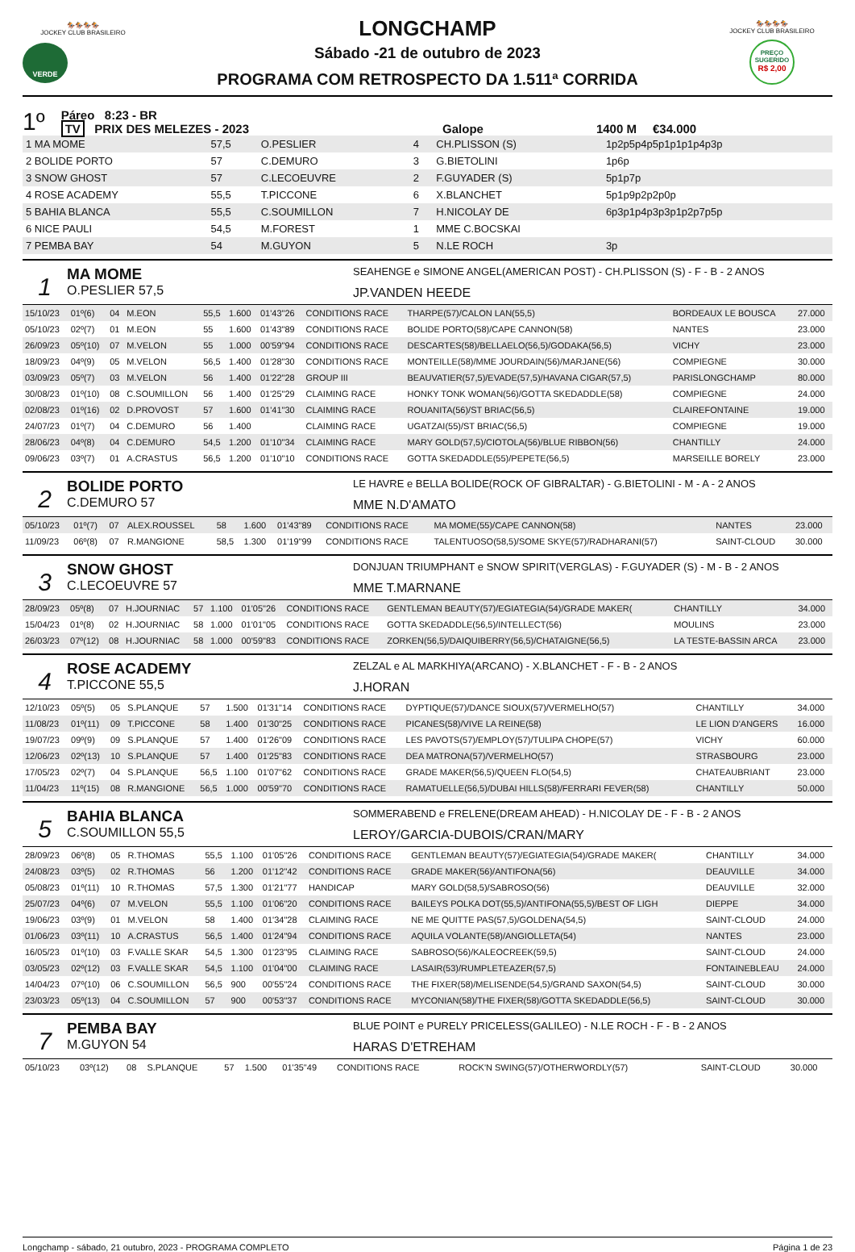🏇🏇🏇🏇
JOCKEY CLUB BRASILEIRO
VERDE
LONGCHAMP
Sábado -21 de outubro de 2023
PROGRAMA COM RETROSPECTO DA 1.511ª CORRIDA
🏇🏇🏇🏇
JOCKEY CLUB BRASILEIRO
PREÇO
SUGERIDO
R$ 2,00
1º Páreo 8:23 - BR
TV PRIX DES MELEZES - 2023 Galope 1400 M €34.000
| 1 MA MOME | 57,5 | O.PESLIER | 4 | CH.PLISSON (S) | 1p2p5p4p5p1p1p1p4p3p |
| 2 BOLIDE PORTO | 57 | C.DEMURO | 3 | G.BIETOLINI | 1p6p |
| 3 SNOW GHOST | 57 | C.LECOEUVRE | 2 | F.GUYADER (S) | 5p1p7p |
| 4 ROSE ACADEMY | 55,5 | T.PICCONE | 6 | X.BLANCHET | 5p1p9p2p2p0p |
| 5 BAHIA BLANCA | 55,5 | C.SOUMILLON | 7 | H.NICOLAY DE | 6p3p1p4p3p3p1p2p7p5p |
| 6 NICE PAULI | 54,5 | M.FOREST | 1 | MME C.BOCSKAI | |
| 7 PEMBA BAY | 54 | M.GUYON | 5 | N.LE ROCH | 3p |
1
MA MOME
O.PESLIER 57,5
SEAHENGE e SIMONE ANGEL(AMERICAN POST) - CH.PLISSON (S) - F - B - 2 ANOS
JP.VANDEN HEEDE
| 15/10/23 | 01º(6) | 04 | M.EON | 55,5 | 1.600 | 01'43"26 | CONDITIONS RACE | THARPE(57)/CALON LAN(55,5) | BORDEAUX LE BOUSCA | 27.000 |
| 05/10/23 | 02º(7) | 01 | M.EON | 55 | 1.600 | 01'43"89 | CONDITIONS RACE | BOLIDE PORTO(58)/CAPE CANNON(58) | NANTES | 23.000 |
| 26/09/23 | 05º(10) | 07 | M.VELON | 55 | 1.000 | 00'59"94 | CONDITIONS RACE | DESCARTES(58)/BELLAELO(56,5)/GODAKA(56,5) | VICHY | 23.000 |
| 18/09/23 | 04º(9) | 05 | M.VELON | 56,5 | 1.400 | 01'28"30 | CONDITIONS RACE | MONTEILLE(58)/MME JOURDAIN(56)/MARJANE(56) | COMPIEGNE | 30.000 |
| 03/09/23 | 05º(7) | 03 | M.VELON | 56 | 1.400 | 01'22"28 | GROUP III | BEAUVATIER(57,5)/EVADE(57,5)/HAVANA CIGAR(57,5) | PARISLONGCHAMP | 80.000 |
| 30/08/23 | 01º(10) | 08 | C.SOUMILLON | 56 | 1.400 | 01'25"29 | CLAIMING RACE | HONKY TONK WOMAN(56)/GOTTA SKEDADDLE(58) | COMPIEGNE | 24.000 |
| 02/08/23 | 01º(16) | 02 | D.PROVOST | 57 | 1.600 | 01'41"30 | CLAIMING RACE | ROUANITA(56)/ST BRIAC(56,5) | CLAIREFONTAINE | 19.000 |
| 24/07/23 | 01º(7) | 04 | C.DEMURO | 56 | 1.400 | | CLAIMING RACE | UGATZAI(55)/ST BRIAC(56,5) | COMPIEGNE | 19.000 |
| 28/06/23 | 04º(8) | 04 | C.DEMURO | 54,5 | 1.200 | 01'10"34 | CLAIMING RACE | MARY GOLD(57,5)/CIOTOLA(56)/BLUE RIBBON(56) | CHANTILLY | 24.000 |
| 09/06/23 | 03º(7) | 01 | A.CRASTUS | 56,5 | 1.200 | 01'10"10 | CONDITIONS RACE | GOTTA SKEDADDLE(55)/PEPETE(56,5) | MARSEILLE BORELY | 23.000 |
2
BOLIDE PORTO
C.DEMURO 57
LE HAVRE e BELLA BOLIDE(ROCK OF GIBRALTAR) - G.BIETOLINI - M - A - 2 ANOS
MME N.D'AMATO
| 05/10/23 | 01º(7) | 07 | ALEX.ROUSSEL | 58 | 1.600 | 01'43"89 | CONDITIONS RACE | MA MOME(55)/CAPE CANNON(58) | NANTES | 23.000 |
| 11/09/23 | 06º(8) | 07 | R.MANGIONE | 58,5 | 1.300 | 01'19"99 | CONDITIONS RACE | TALENTUOSO(58,5)/SOME SKYE(57)/RADHARANI(57) | SAINT-CLOUD | 30.000 |
3
SNOW GHOST
C.LECOEUVRE 57
DONJUAN TRIUMPHANT e SNOW SPIRIT(VERGLAS) - F.GUYADER (S) - M - B - 2 ANOS
MME T.MARNANE
| 28/09/23 | 05º(8) | 07 | H.JOURNIAC | 57 | 1.100 | 01'05"26 | CONDITIONS RACE | GENTLEMAN BEAUTY(57)/EGIATEGIA(54)/GRADE MAKER( | CHANTILLY | 34.000 |
| 15/04/23 | 01º(8) | 02 | H.JOURNIAC | 58 | 1.000 | 01'01"05 | CONDITIONS RACE | GOTTA SKEDADDLE(56,5)/INTELLECT(56) | MOULINS | 23.000 |
| 26/03/23 | 07º(12) | 08 | H.JOURNIAC | 58 | 1.000 | 00'59"83 | CONDITIONS RACE | ZORKEN(56,5)/DAIQUIBERRY(56,5)/CHATAIGNE(56,5) | LA TESTE-BASSIN ARCA | 23.000 |
4
ROSE ACADEMY
T.PICCONE 55,5
ZELZAL e AL MARKHIYA(ARCANO) - X.BLANCHET - F - B - 2 ANOS
J.HORAN
| 12/10/23 | 05º(5) | 05 | S.PLANQUE | 57 | 1.500 | 01'31"14 | CONDITIONS RACE | DYPTIQUE(57)/DANCE SIOUX(57)/VERMELHO(57) | CHANTILLY | 34.000 |
| 11/08/23 | 01º(11) | 09 | T.PICCONE | 58 | 1.400 | 01'30"25 | CONDITIONS RACE | PICANES(58)/VIVE LA REINE(58) | LE LION D'ANGERS | 16.000 |
| 19/07/23 | 09º(9) | 09 | S.PLANQUE | 57 | 1.400 | 01'26"09 | CONDITIONS RACE | LES PAVOTS(57)/EMPLOY(57)/TULIPA CHOPE(57) | VICHY | 60.000 |
| 12/06/23 | 02º(13) | 10 | S.PLANQUE | 57 | 1.400 | 01'25"83 | CONDITIONS RACE | DEA MATRONA(57)/VERMELHO(57) | STRASBOURG | 23.000 |
| 17/05/23 | 02º(7) | 04 | S.PLANQUE | 56,5 | 1.100 | 01'07"62 | CONDITIONS RACE | GRADE MAKER(56,5)/QUEEN FLO(54,5) | CHATEAUBRIANT | 23.000 |
| 11/04/23 | 11º(15) | 08 | R.MANGIONE | 56,5 | 1.000 | 00'59"70 | CONDITIONS RACE | RAMATUELLE(56,5)/DUBAI HILLS(58)/FERRARI FEVER(58) | CHANTILLY | 50.000 |
5
BAHIA BLANCA
C.SOUMILLON 55,5
SOMMERABEND e FRELENE(DREAM AHEAD) - H.NICOLAY DE - F - B - 2 ANOS
LEROY/GARCIA-DUBOIS/CRAN/MARY
| 28/09/23 | 06º(8) | 05 | R.THOMAS | 55,5 | 1.100 | 01'05"26 | CONDITIONS RACE | GENTLEMAN BEAUTY(57)/EGIATEGIA(54)/GRADE MAKER( | CHANTILLY | 34.000 |
| 24/08/23 | 03º(5) | 02 | R.THOMAS | 56 | 1.200 | 01'12"42 | CONDITIONS RACE | GRADE MAKER(56)/ANTIFONA(56) | DEAUVILLE | 34.000 |
| 05/08/23 | 01º(11) | 10 | R.THOMAS | 57,5 | 1.300 | 01'21"77 | HANDICAP | MARY GOLD(58,5)/SABROSO(56) | DEAUVILLE | 32.000 |
| 25/07/23 | 04º(6) | 07 | M.VELON | 55,5 | 1.100 | 01'06"20 | CONDITIONS RACE | BAILEYS POLKA DOT(55,5)/ANTIFONA(55,5)/BEST OF LIGH | DIEPPE | 34.000 |
| 19/06/23 | 03º(9) | 01 | M.VELON | 58 | 1.400 | 01'34"28 | CLAIMING RACE | NE ME QUITTE PAS(57,5)/GOLDENA(54,5) | SAINT-CLOUD | 24.000 |
| 01/06/23 | 03º(11) | 10 | A.CRASTUS | 56,5 | 1.400 | 01'24"94 | CONDITIONS RACE | AQUILA VOLANTE(58)/ANGIOLLETA(54) | NANTES | 23.000 |
| 16/05/23 | 01º(10) | 03 | F.VALLE SKAR | 54,5 | 1.300 | 01'23"95 | CLAIMING RACE | SABROSO(56)/KALEOCREEK(59,5) | SAINT-CLOUD | 24.000 |
| 03/05/23 | 02º(12) | 03 | F.VALLE SKAR | 54,5 | 1.100 | 01'04"00 | CLAIMING RACE | LASAIR(53)/RUMPLETEAZER(57,5) | FONTAINEBLEAU | 24.000 |
| 14/04/23 | 07º(10) | 06 | C.SOUMILLON | 56,5 | 900 | 00'55"24 | CONDITIONS RACE | THE FIXER(58)/MELISENDE(54,5)/GRAND SAXON(54,5) | SAINT-CLOUD | 30.000 |
| 23/03/23 | 05º(13) | 04 | C.SOUMILLON | 57 | 900 | 00'53"37 | CONDITIONS RACE | MYCONIAN(58)/THE FIXER(58)/GOTTA SKEDADDLE(56,5) | SAINT-CLOUD | 30.000 |
7
PEMBA BAY
M.GUYON 54
BLUE POINT e PURELY PRICELESS(GALILEO) - N.LE ROCH - F - B - 2 ANOS
HARAS D'ETREHAM
| 05/10/23 | 03º(12) | 08 | S.PLANQUE | 57 | 1.500 | 01'35"49 | CONDITIONS RACE | ROCK'N SWING(57)/OTHERWORDLY(57) | SAINT-CLOUD | 30.000 |
Longchamp - sábado, 21 outubro, 2023 - PROGRAMA COMPLETO Página 1 de 23